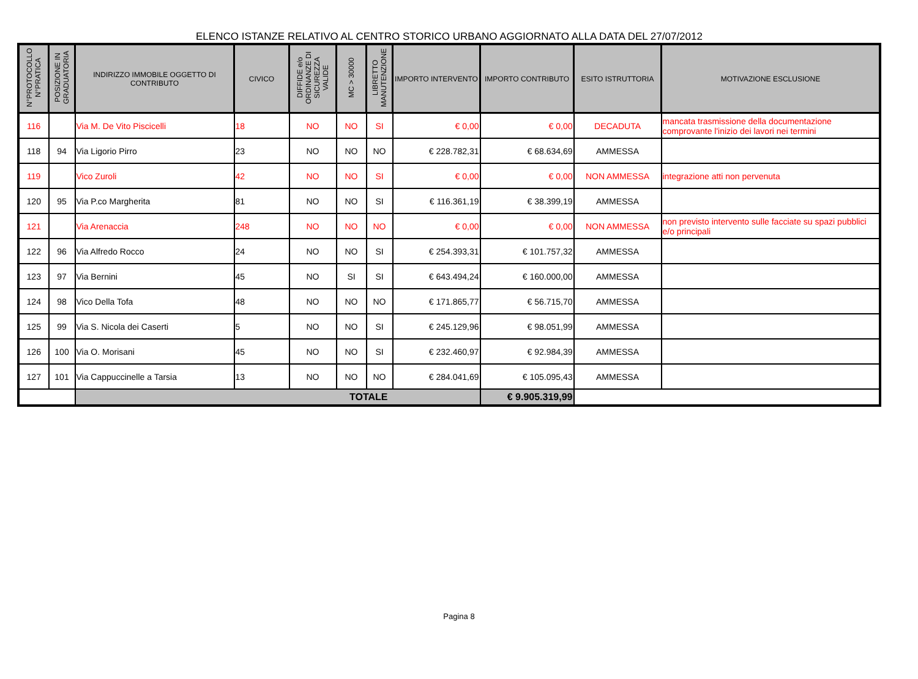ELENCO ISTANZE RELATIVO AL CENTRO STORICO URBANO AGGIORNATO ALLA DATA DEL 27/07/2012
| N°PROTOCOLLO N°PRATICA | POSIZIONE IN GRADUATORIA | INDIRIZZO IMMOBILE OGGETTO DI CONTRIBUTO | CIVICO | DIFFIDE e/o ORDINANZE DI SICUREZZA VALIDE | MC > 30000 | LIBRETTO MANUTENZIONE | IMPORTO INTERVENTO | IMPORTO CONTRIBUTO | ESITO ISTRUTTORIA | MOTIVAZIONE ESCLUSIONE |
| --- | --- | --- | --- | --- | --- | --- | --- | --- | --- | --- |
| 116 | | Via M. De Vito Piscicelli | 18 | NO | NO | SI | € 0,00 | € 0,00 | DECADUTA | mancata trasmissione della documentazione comprovante l'inizio dei lavori nei termini |
| 118 | 94 | Via Ligorio Pirro | 23 | NO | NO | NO | € 228.782,31 | € 68.634,69 | AMMESSA | |
| 119 | | Vico Zuroli | 42 | NO | NO | SI | € 0,00 | € 0,00 | NON AMMESSA | integrazione atti non pervenuta |
| 120 | 95 | Via P.co Margherita | 81 | NO | NO | SI | € 116.361,19 | € 38.399,19 | AMMESSA | |
| 121 | | Via Arenaccia | 248 | NO | NO | NO | € 0,00 | € 0,00 | NON AMMESSA | non previsto intervento sulle facciate su spazi pubblici e/o principali |
| 122 | 96 | Via Alfredo Rocco | 24 | NO | NO | SI | € 254.393,31 | € 101.757,32 | AMMESSA | |
| 123 | 97 | Via Bernini | 45 | NO | SI | SI | € 643.494,24 | € 160.000,00 | AMMESSA | |
| 124 | 98 | Vico Della Tofa | 48 | NO | NO | NO | € 171.865,77 | € 56.715,70 | AMMESSA | |
| 125 | 99 | Via S. Nicola dei Caserti | 5 | NO | NO | SI | € 245.129,96 | € 98.051,99 | AMMESSA | |
| 126 | 100 | Via O. Morisani | 45 | NO | NO | SI | € 232.460,97 | € 92.984,39 | AMMESSA | |
| 127 | 101 | Via Cappuccinelle a Tarsia | 13 | NO | NO | NO | € 284.041,69 | € 105.095,43 | AMMESSA | |
| | | TOTALE | | | | | | € 9.905.319,99 | | |
Pagina 8